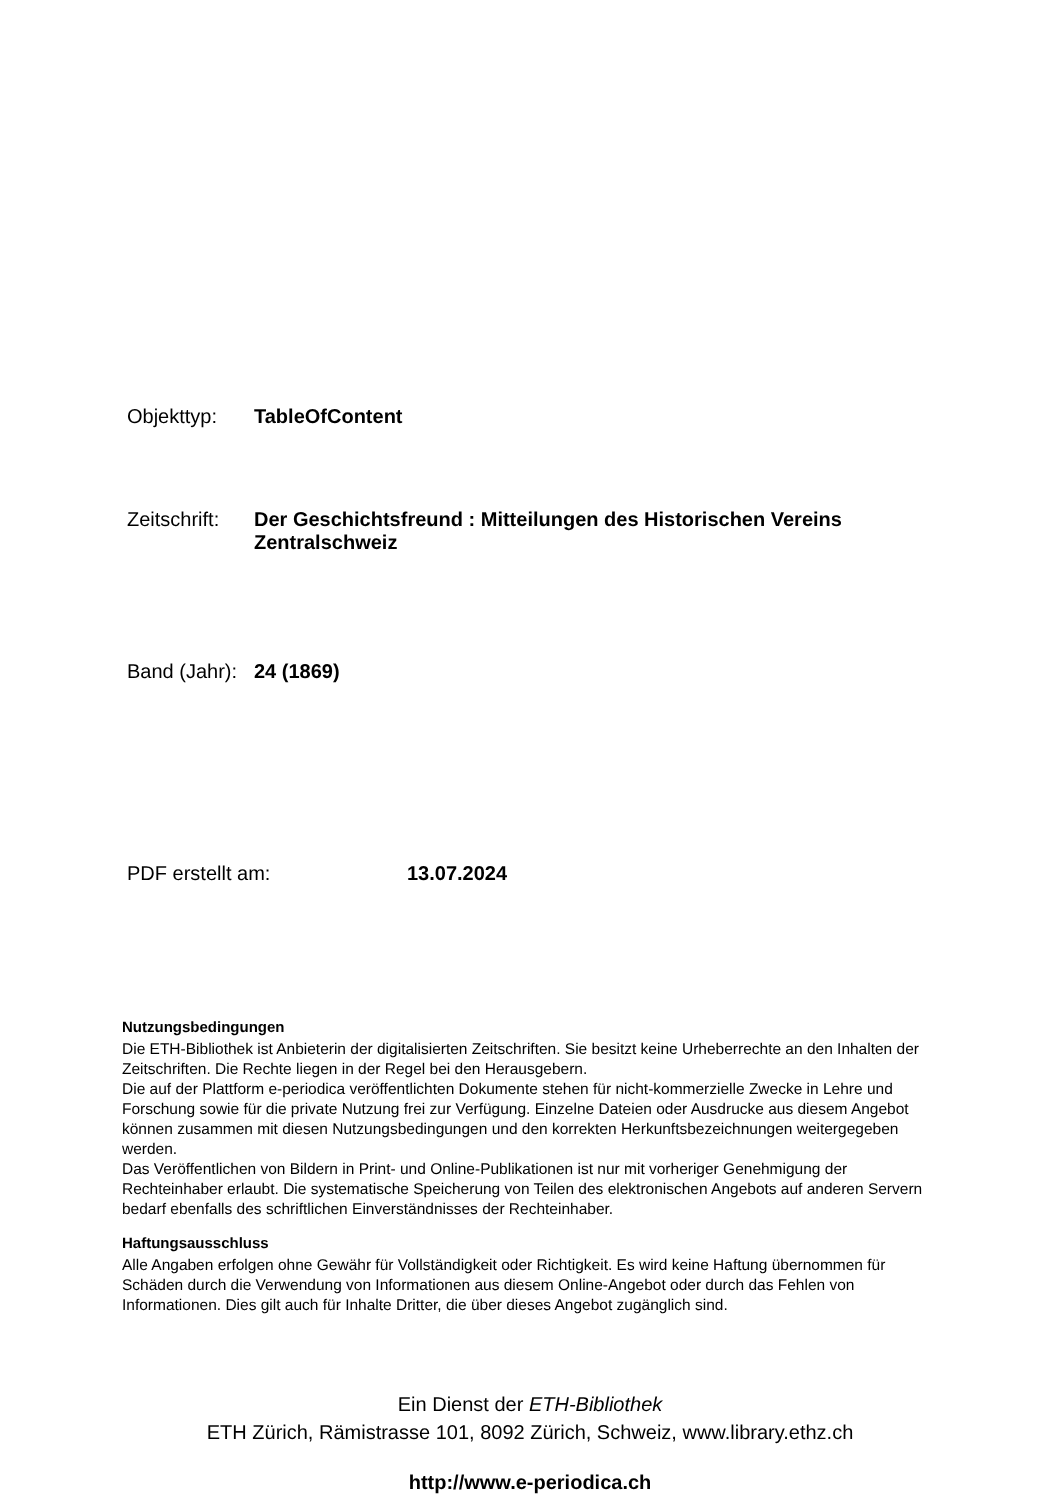Objekttyp: TableOfContent
Zeitschrift:
Der Geschichtsfreund : Mitteilungen des Historischen Vereins Zentralschweiz
Band (Jahr):
24 (1869)
PDF erstellt am: 13.07.2024
Nutzungsbedingungen
Die ETH-Bibliothek ist Anbieterin der digitalisierten Zeitschriften. Sie besitzt keine Urheberrechte an den Inhalten der Zeitschriften. Die Rechte liegen in der Regel bei den Herausgebern.
Die auf der Plattform e-periodica veröffentlichten Dokumente stehen für nicht-kommerzielle Zwecke in Lehre und Forschung sowie für die private Nutzung frei zur Verfügung. Einzelne Dateien oder Ausdrucke aus diesem Angebot können zusammen mit diesen Nutzungsbedingungen und den korrekten Herkunftsbezeichnungen weitergegeben werden.
Das Veröffentlichen von Bildern in Print- und Online-Publikationen ist nur mit vorheriger Genehmigung der Rechteinhaber erlaubt. Die systematische Speicherung von Teilen des elektronischen Angebots auf anderen Servern bedarf ebenfalls des schriftlichen Einverständnisses der Rechteinhaber.
Haftungsausschluss
Alle Angaben erfolgen ohne Gewähr für Vollständigkeit oder Richtigkeit. Es wird keine Haftung übernommen für Schäden durch die Verwendung von Informationen aus diesem Online-Angebot oder durch das Fehlen von Informationen. Dies gilt auch für Inhalte Dritter, die über dieses Angebot zugänglich sind.
Ein Dienst der ETH-Bibliothek
ETH Zürich, Rämistrasse 101, 8092 Zürich, Schweiz, www.library.ethz.ch
http://www.e-periodica.ch